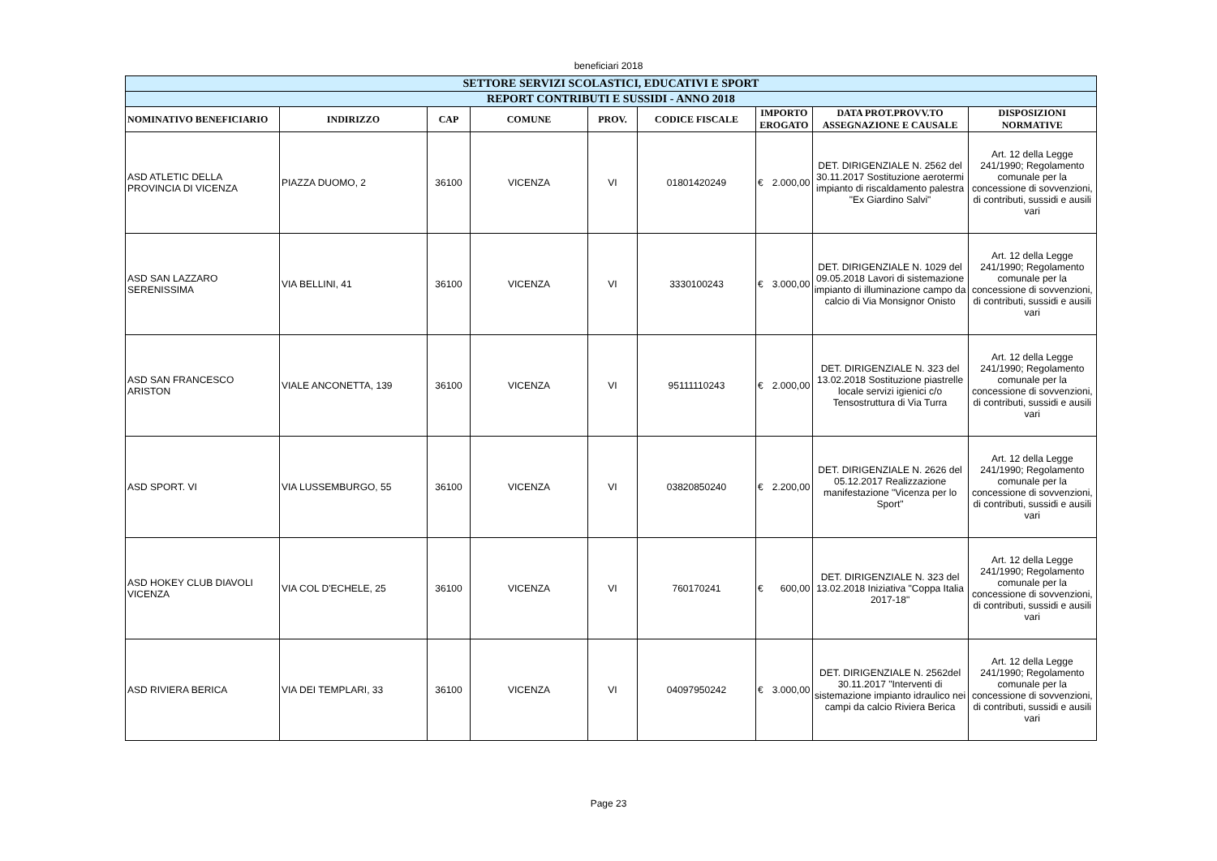beneficiari 2018
| SETTORE SERVIZI SCOLASTICI, EDUCATIVI E SPORT | | | | | | | | | |
| REPORT CONTRIBUTI E SUSSIDI - ANNO 2018 | | | | | | | | | |
| NOMINATIVO BENEFICIARIO | INDIRIZZO | CAP | COMUNE | PROV. | CODICE FISCALE | IMPORTO EROGATO | | DATA PROT.PROVV.TO ASSEGNAZIONE E CAUSALE | DISPOSIZIONI NORMATIVE |
| ASD ATLETIC DELLA PROVINCIA DI VICENZA | PIAZZA DUOMO, 2 | 36100 | VICENZA | VI | 01801420249 | € | 2.000,00 | DET. DIRIGENZIALE N. 2562 del 30.11.2017 Sostituzione aerotermi impianto di riscaldamento palestra "Ex Giardino Salvi" | Art. 12 della Legge 241/1990; Regolamento comunale per la concessione di sovvenzioni, di contributi, sussidi e ausili vari |
| ASD SAN LAZZARO SERENISSIMA | VIA BELLINI, 41 | 36100 | VICENZA | VI | 3330100243 | € | 3.000,00 | DET. DIRIGENZIALE N. 1029 del 09.05.2018 Lavori di sistemazione impianto di illuminazione campo da calcio di Via Monsignor Onisto | Art. 12 della Legge 241/1990; Regolamento comunale per la concessione di sovvenzioni, di contributi, sussidi e ausili vari |
| ASD SAN FRANCESCO ARISTON | VIALE ANCONETTA, 139 | 36100 | VICENZA | VI | 95111110243 | € | 2.000,00 | DET. DIRIGENZIALE N. 323 del 13.02.2018 Sostituzione piastrelle locale servizi igienici c/o Tensostruttura di Via Turra | Art. 12 della Legge 241/1990; Regolamento comunale per la concessione di sovvenzioni, di contributi, sussidi e ausili vari |
| ASD SPORT. VI | VIA LUSSEMBURGO, 55 | 36100 | VICENZA | VI | 03820850240 | € | 2.200,00 | DET. DIRIGENZIALE N. 2626 del 05.12.2017 Realizzazione manifestazione "Vicenza per lo Sport" | Art. 12 della Legge 241/1990; Regolamento comunale per la concessione di sovvenzioni, di contributi, sussidi e ausili vari |
| ASD HOKEY CLUB DIAVOLI VICENZA | VIA COL D'ECHELE, 25 | 36100 | VICENZA | VI | 760170241 | € | 600,00 | DET. DIRIGENZIALE N. 323 del 13.02.2018 Iniziativa "Coppa Italia 2017-18" | Art. 12 della Legge 241/1990; Regolamento comunale per la concessione di sovvenzioni, di contributi, sussidi e ausili vari |
| ASD RIVIERA BERICA | VIA DEI TEMPLARI, 33 | 36100 | VICENZA | VI | 04097950242 | € | 3.000,00 | DET. DIRIGENZIALE N. 2562del 30.11.2017 "Interventi di sistemazione impianto idraulico nei campi da calcio Riviera Berica | Art. 12 della Legge 241/1990; Regolamento comunale per la concessione di sovvenzioni, di contributi, sussidi e ausili vari |
Page 23